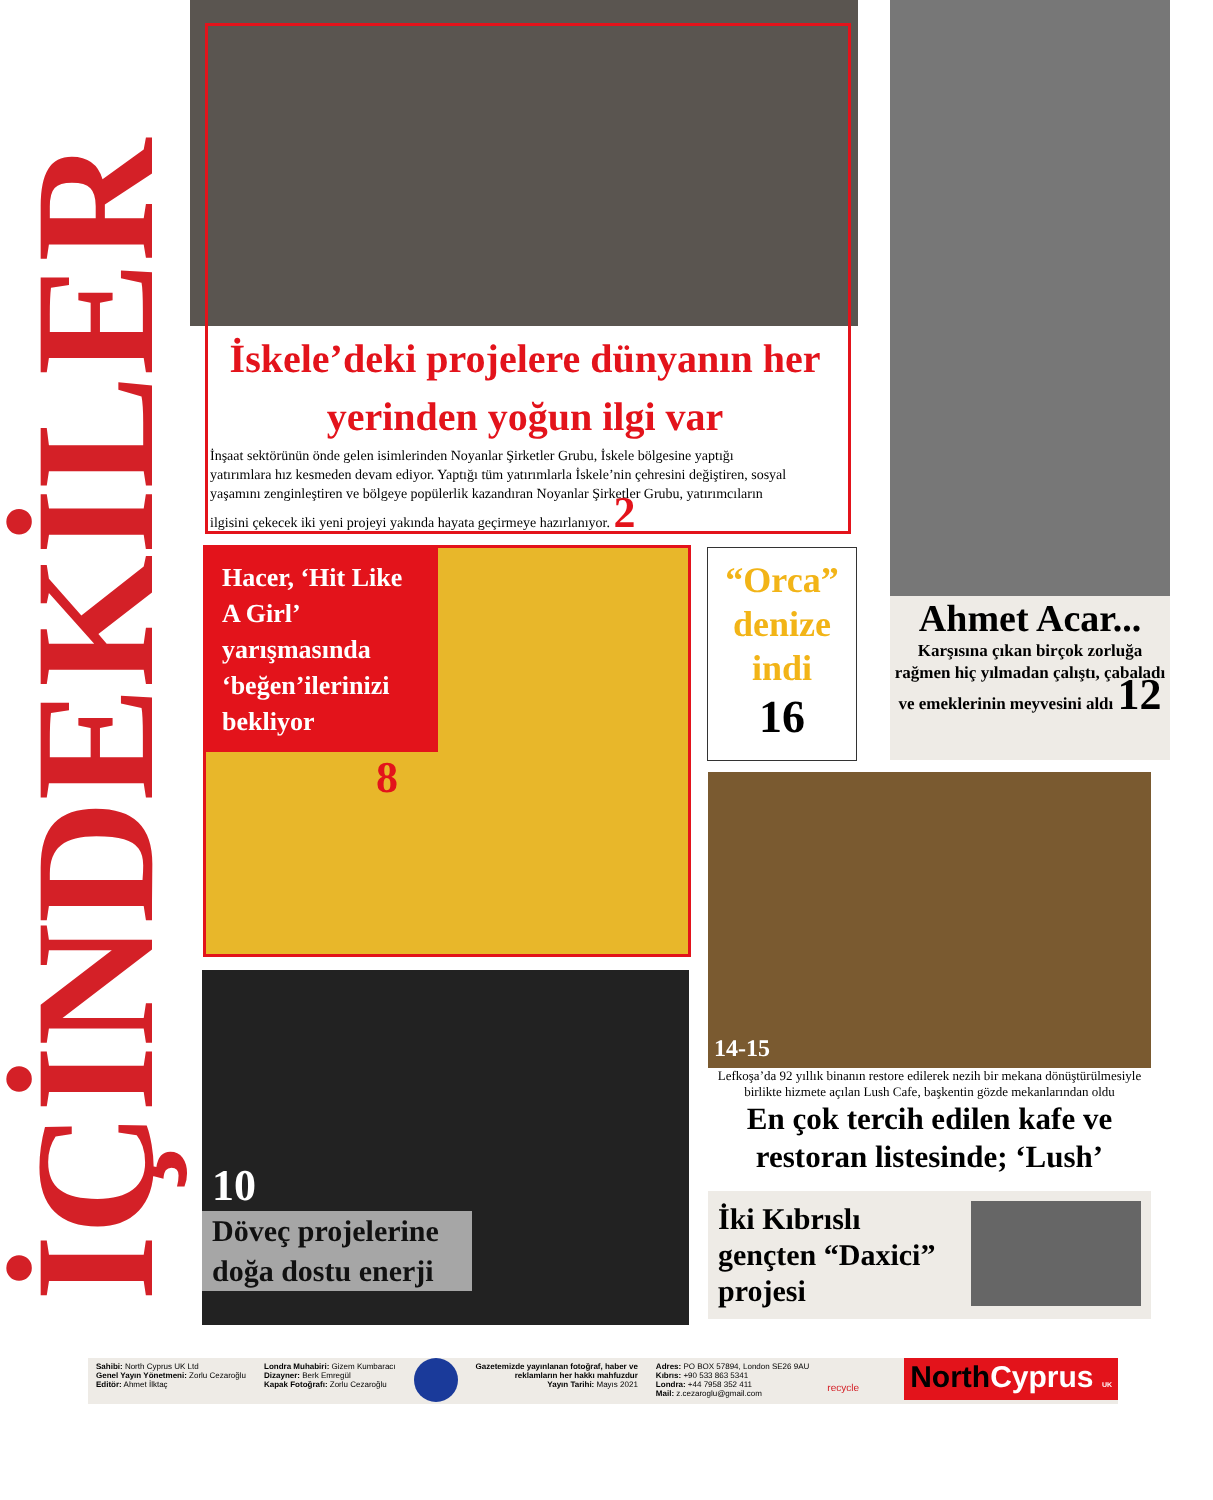İÇİNDEKİLER
İskele’deki projelere dünyanın her yerinden yoğun ilgi var
İnşaat sektörünün önde gelen isimlerinden Noyanlar Şirketler Grubu, İskele bölgesine yaptığı yatırımlara hız kesmeden devam ediyor. Yaptığı tüm yatırımlarla İskele’nin çehresini değiştiren, sosyal yaşamını zenginleştiren ve bölgeye popülerlik kazandıran Noyanlar Şirketler Grubu, yatırımcıların ilgisini çekecek iki yeni projeyi yakında hayata geçirmeye hazırlanıyor. 2
Hacer, ‘Hit Like A Girl’ yarışmasında ‘beğen’ilerinizi bekliyor
8
“Orca” denize indi
16
Ahmet Acar...
Karşısına çıkan birçok zorluğa rağmen hiç yılmadan çalıştı, çabaladı ve emeklerinin meyvesini aldı 12
10
Döveç projelerine doğa dostu enerji
14-15
Lefkoşa’da 92 yıllık binanın restore edilerek nezih bir mekana dönüştürülmesiyle birlikte hizmete açılan Lush Cafe, başkentin gözde mekanlarından oldu
En çok tercih edilen kafe ve restoran listesinde; ‘Lush’
İki Kıbrıslı gençten “Daxici” projesi
Sahibi: North Cyprus UK Ltd
Genel Yayın Yönetmeni: Zorlu Cezaroğlu
Editör: Ahmet İlktaç
Londra Muhabiri: Gizem Kumbaracı
Dizayner: Berk Emregül
Kapak Fotoğrafı: Zorlu Cezaroğlu
Gazetemizde yayınlanan fotoğraf, haber ve
reklamların her hakkı mahfuzdur
Yayın Tarihi: Mayıs 2021
Adres: PO BOX 57894, London SE26 9AU
Kıbrıs: +90 533 863 5341
Londra: +44 7958 352 411
Mail: z.cezaroglu@gmail.com
recycle
North Cyprus UK